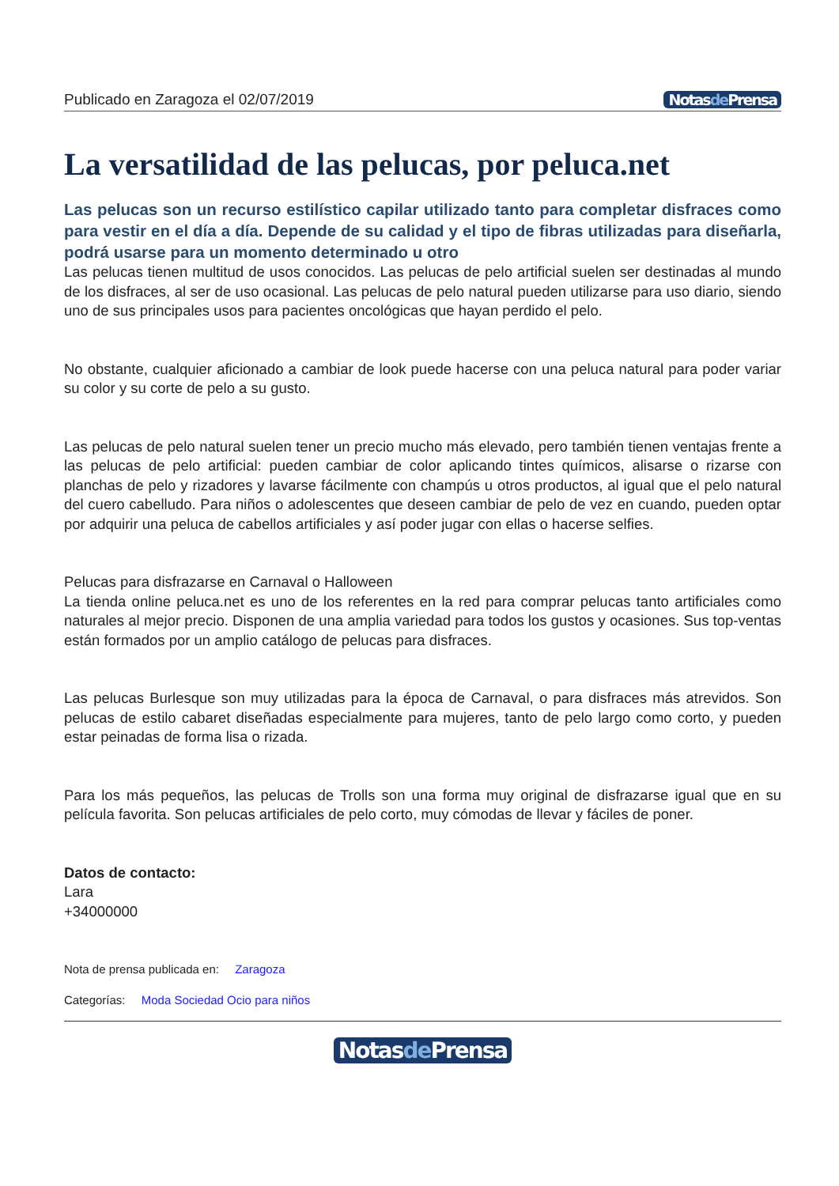Publicado en Zaragoza el 02/07/2019 Notasde Prensa
La versatilidad de las pelucas, por peluca.net
Las pelucas son un recurso estilístico capilar utilizado tanto para completar disfraces como para vestir en el día a día. Depende de su calidad y el tipo de fibras utilizadas para diseñarla, podrá usarse para un momento determinado u otro
Las pelucas tienen multitud de usos conocidos. Las pelucas de pelo artificial suelen ser destinadas al mundo de los disfraces, al ser de uso ocasional. Las pelucas de pelo natural pueden utilizarse para uso diario, siendo uno de sus principales usos para pacientes oncológicas que hayan perdido el pelo.
No obstante, cualquier aficionado a cambiar de look puede hacerse con una peluca natural para poder variar su color y su corte de pelo a su gusto.
Las pelucas de pelo natural suelen tener un precio mucho más elevado, pero también tienen ventajas frente a las pelucas de pelo artificial: pueden cambiar de color aplicando tintes químicos, alisarse o rizarse con planchas de pelo y rizadores y lavarse fácilmente con champús u otros productos, al igual que el pelo natural del cuero cabelludo. Para niños o adolescentes que deseen cambiar de pelo de vez en cuando, pueden optar por adquirir una peluca de cabellos artificiales y así poder jugar con ellas o hacerse selfies.
Pelucas para disfrazarse en Carnaval o Halloween
La tienda online peluca.net es uno de los referentes en la red para comprar pelucas tanto artificiales como naturales al mejor precio. Disponen de una amplia variedad para todos los gustos y ocasiones. Sus top-ventas están formados por un amplio catálogo de pelucas para disfraces.
Las pelucas Burlesque son muy utilizadas para la época de Carnaval, o para disfraces más atrevidos. Son pelucas de estilo cabaret diseñadas especialmente para mujeres, tanto de pelo largo como corto, y pueden estar peinadas de forma lisa o rizada.
Para los más pequeños, las pelucas de Trolls son una forma muy original de disfrazarse igual que en su película favorita. Son pelucas artificiales de pelo corto, muy cómodas de llevar y fáciles de poner.
Datos de contacto:
Lara
+34000000
Nota de prensa publicada en: Zaragoza
Categorías: Moda Sociedad Ocio para niños
Notasde Prensa